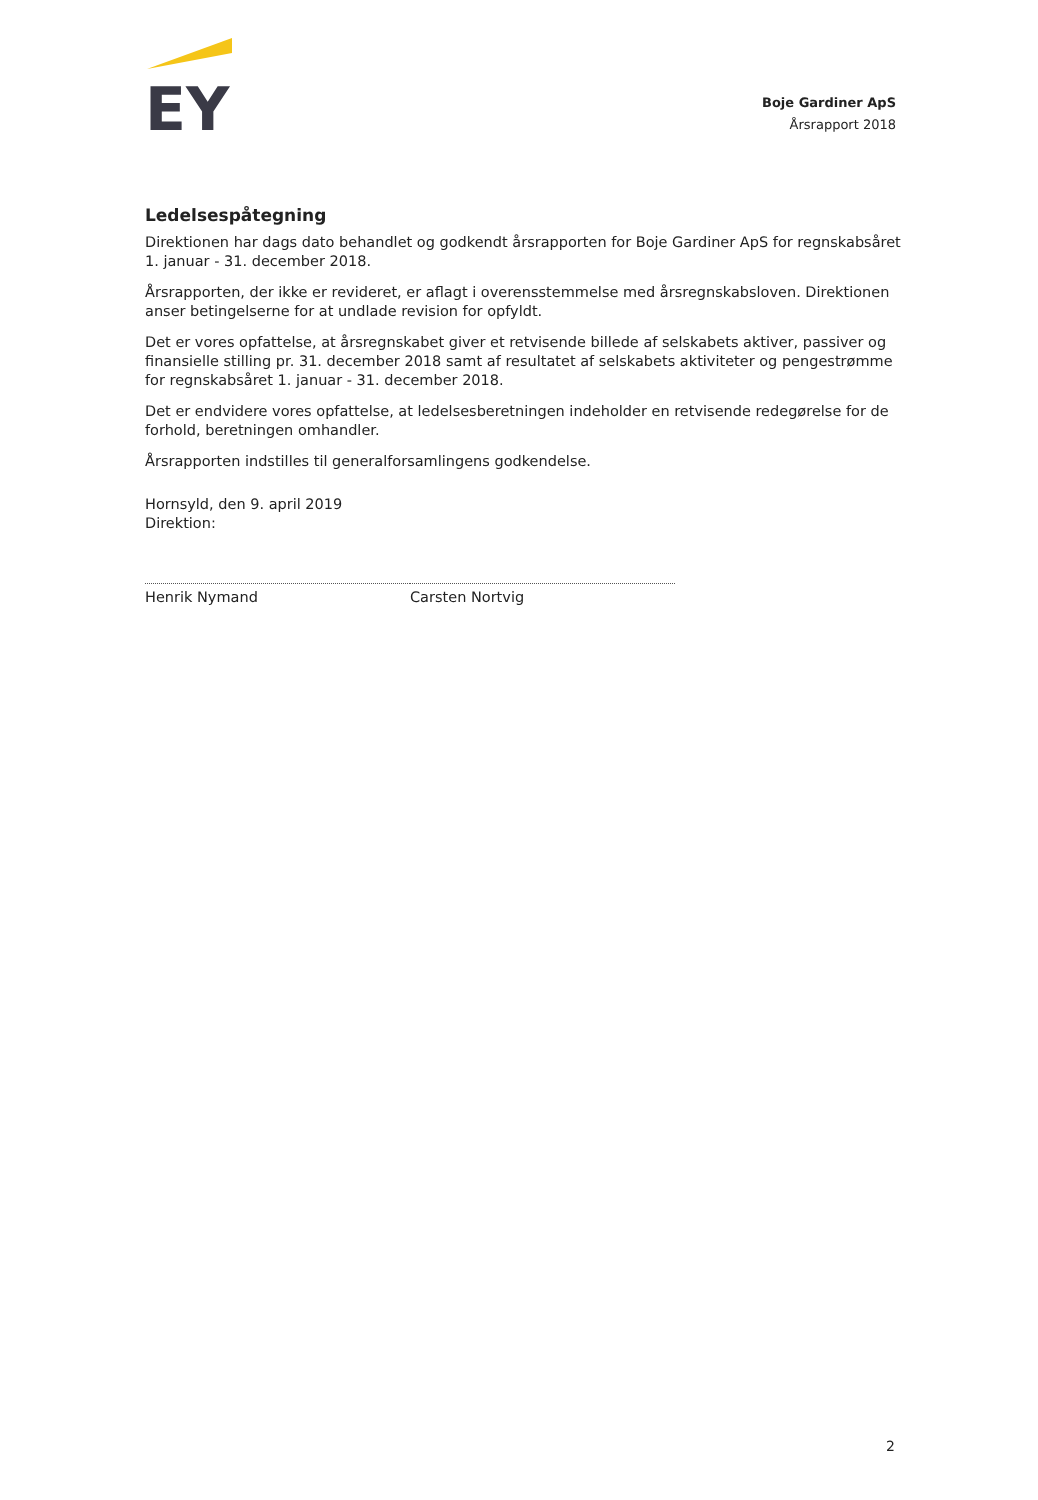EY
Boje Gardiner ApS
Årsrapport 2018
Ledelsespåtegning
Direktionen har dags dato behandlet og godkendt årsrapporten for Boje Gardiner ApS for regnskabsåret 1. januar - 31. december 2018.
Årsrapporten, der ikke er revideret, er aflagt i overensstemmelse med årsregnskabsloven. Direktionen anser betingelserne for at undlade revision for opfyldt.
Det er vores opfattelse, at årsregnskabet giver et retvisende billede af selskabets aktiver, passiver og finansielle stilling pr. 31. december 2018 samt af resultatet af selskabets aktiviteter og pengestrømme for regnskabsåret 1. januar - 31. december 2018.
Det er endvidere vores opfattelse, at ledelsesberetningen indeholder en retvisende redegørelse for de forhold, beretningen omhandler.
Årsrapporten indstilles til generalforsamlingens godkendelse.
Hornsyld, den 9. april 2019
Direktion:
Henrik Nymand Carsten Nortvig
2